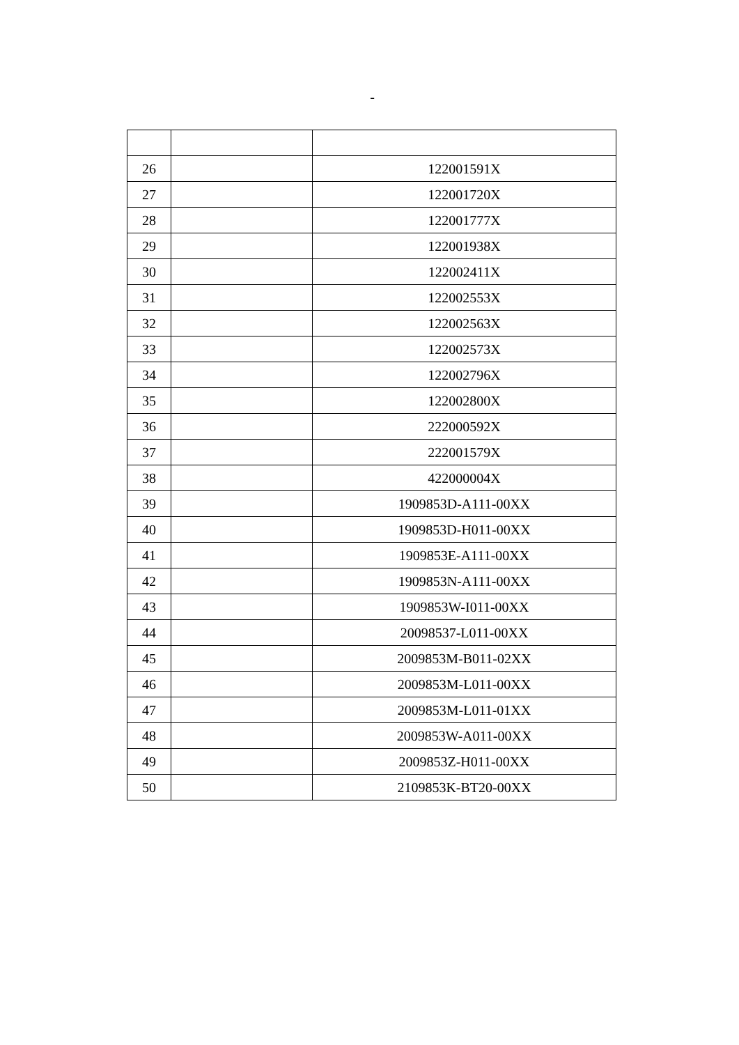-
| 26 | | 122001591X |
| 27 | | 122001720X |
| 28 | | 122001777X |
| 29 | | 122001938X |
| 30 | | 122002411X |
| 31 | | 122002553X |
| 32 | | 122002563X |
| 33 | | 122002573X |
| 34 | | 122002796X |
| 35 | | 122002800X |
| 36 | | 222000592X |
| 37 | | 222001579X |
| 38 | | 422000004X |
| 39 | | 1909853D-A111-00XX |
| 40 | | 1909853D-H011-00XX |
| 41 | | 1909853E-A111-00XX |
| 42 | | 1909853N-A111-00XX |
| 43 | | 1909853W-I011-00XX |
| 44 | | 20098537-L011-00XX |
| 45 | | 2009853M-B011-02XX |
| 46 | | 2009853M-L011-00XX |
| 47 | | 2009853M-L011-01XX |
| 48 | | 2009853W-A011-00XX |
| 49 | | 2009853Z-H011-00XX |
| 50 | | 2109853K-BT20-00XX |